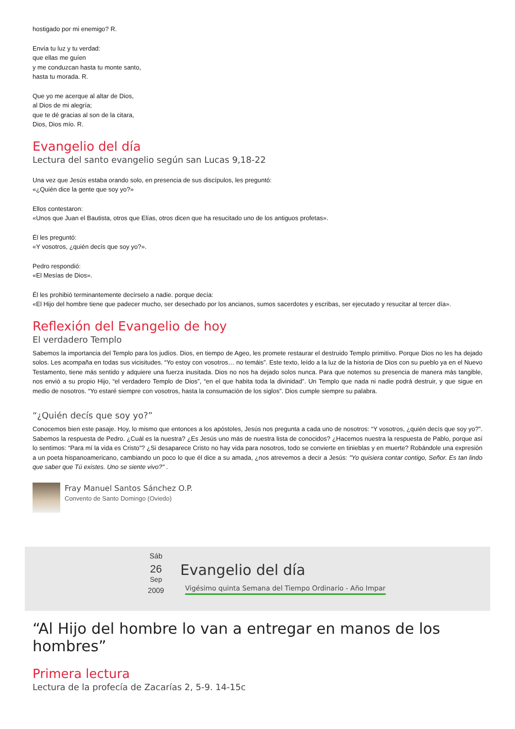hostigado por mi enemigo? R.
Envía tu luz y tu verdad:
que ellas me guíen
y me conduzcan hasta tu monte santo,
hasta tu morada. R.
Que yo me acerque al altar de Dios,
al Dios de mi alegría;
que te dé gracias al son de la citara,
Dios, Dios mío. R.
Evangelio del día
Lectura del santo evangelio según san Lucas 9,18-22
Una vez que Jesús estaba orando solo, en presencia de sus discípulos, les preguntó:
«¿Quién dice la gente que soy yo?»
Ellos contestaron:
«Unos que Juan el Bautista, otros que Elías, otros dicen que ha resucitado uno de los antiguos profetas».
Él les preguntó:
«Y vosotros, ¿quién decís que soy yo?».
Pedro respondió:
«El Mesías de Dios».
Él les prohibió terminantemente decírselo a nadie. porque decía:
«El Hijo del hombre tiene que padecer mucho, ser desechado por los ancianos, sumos sacerdotes y escribas, ser ejecutado y resucitar al tercer día».
Reflexión del Evangelio de hoy
El verdadero Templo
Sabemos la importancia del Templo para los judíos. Dios, en tiempo de Ageo, les promete restaurar el destruido Templo primitivo. Porque Dios no les ha dejado solos. Les acompaña en todas sus vicisitudes. “Yo estoy con vosotros… no temáis”. Este texto, leído a la luz de la historia de Dios con su pueblo ya en el Nuevo Testamento, tiene más sentido y adquiere una fuerza inusitada. Dios no nos ha dejado solos nunca. Para que notemos su presencia de manera más tangible, nos envió a su propio Hijo, “el verdadero Templo de Dios”, “en el que habita toda la divinidad”. Un Templo que nada ni nadie podrá destruir, y que sigue en medio de nosotros. “Yo estaré siempre con vosotros, hasta la consumación de los siglos”. Dios cumple siempre su palabra.
“¿Quién decís que soy yo?”
Conocemos bien este pasaje. Hoy, lo mismo que entonces a los apóstoles, Jesús nos pregunta a cada uno de nosotros: “Y vosotros, ¿quién decís que soy yo?”. Sabemos la respuesta de Pedro. ¿Cuál es la nuestra? ¿Es Jesús uno más de nuestra lista de conocidos? ¿Hacemos nuestra la respuesta de Pablo, porque así lo sentimos: “Para mí la vida es Cristo”? ¿Si desaparece Cristo no hay vida para nosotros, todo se convierte en tinieblas y en muerte? Robándole una expresión a un poeta hispanoamericano, cambiando un poco lo que él dice a su amada, ¿nos atrevemos a decir a Jesús: "Yo quisiera contar contigo, Señor. Es tan lindo que saber que Tú existes. Uno se siente vivo?" .
Fray Manuel Santos Sánchez O.P.
Convento de Santo Domingo (Oviedo)
Sáb
26
Sep
2009
Evangelio del día
Vigésimo quinta Semana del Tiempo Ordinario - Año Impar
“Al Hijo del hombre lo van a entregar en manos de los hombres”
Primera lectura
Lectura de la profecía de Zacarías 2, 5-9. 14-15c